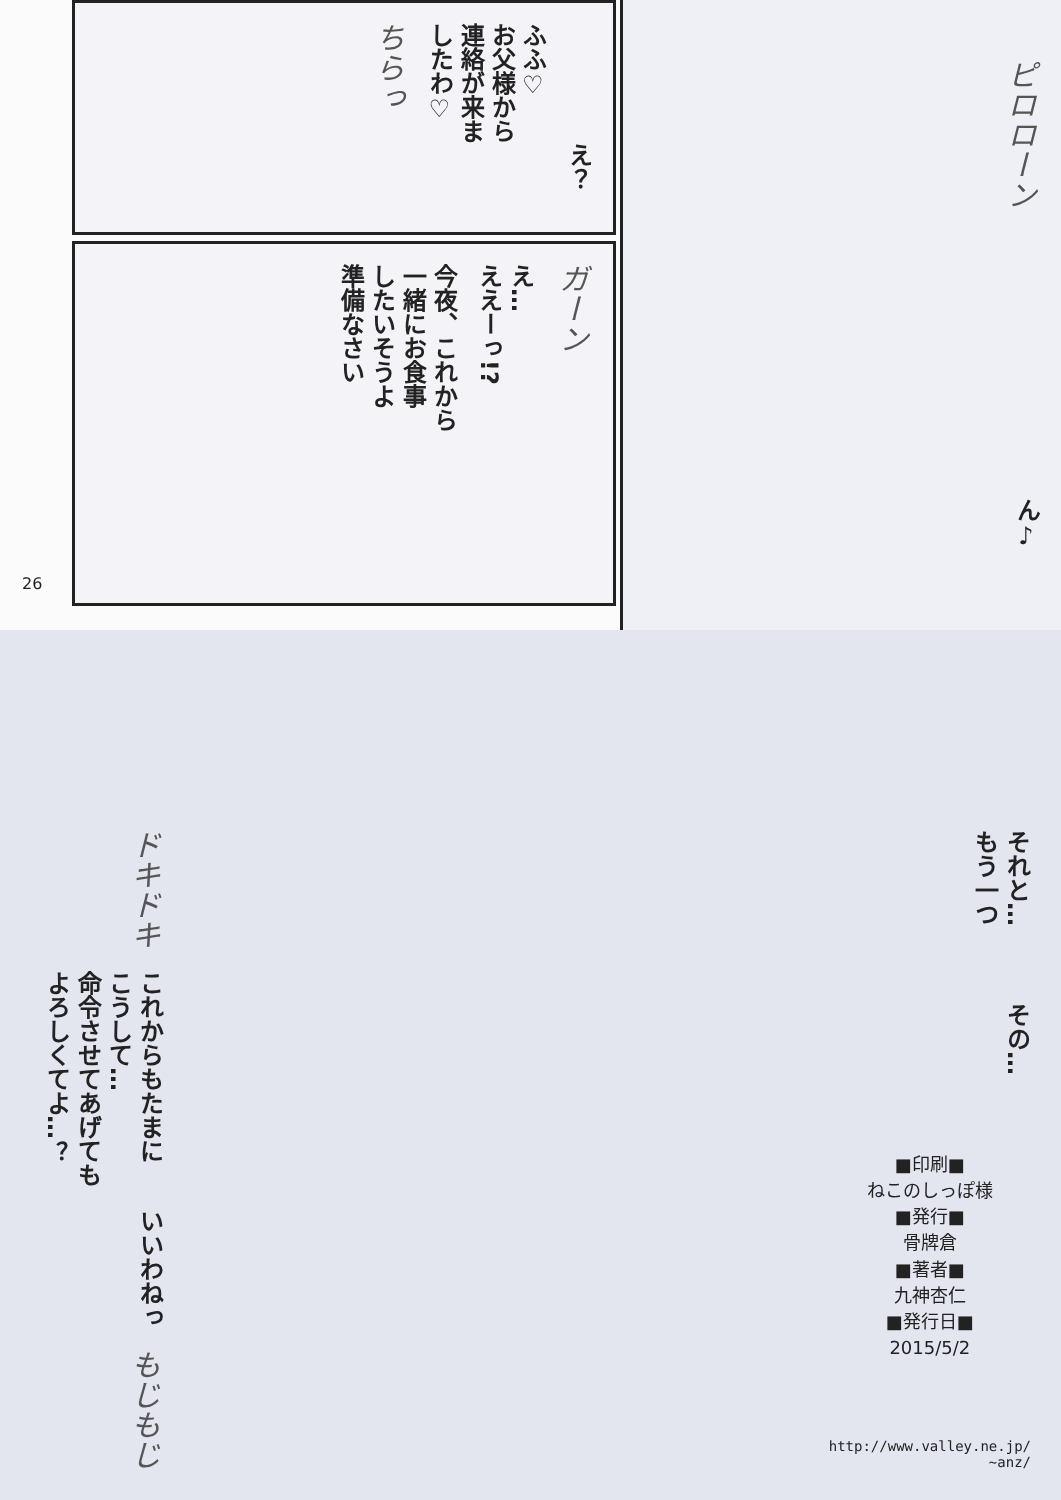ちらっ
ふふ♡
お父様から
連絡が来ま
したわ♡
え？
今夜、これから
一緒にお食事
したいそうよ
準備なさい
え…
ええーっ!?
ガーン
ピロローン
ん♪
26
ドキドキ
これからもたまに
こうして…
命令させてあげても
よろしくてよ…？
いいわねっ
もじもじ
それと…
もう一つ
その…
■印刷■
ねこのしっぽ様
■発行■
骨牌倉
■著者■
九神杏仁
■発行日■
2015/5/2
http://www.valley.ne.jp/
~anz/